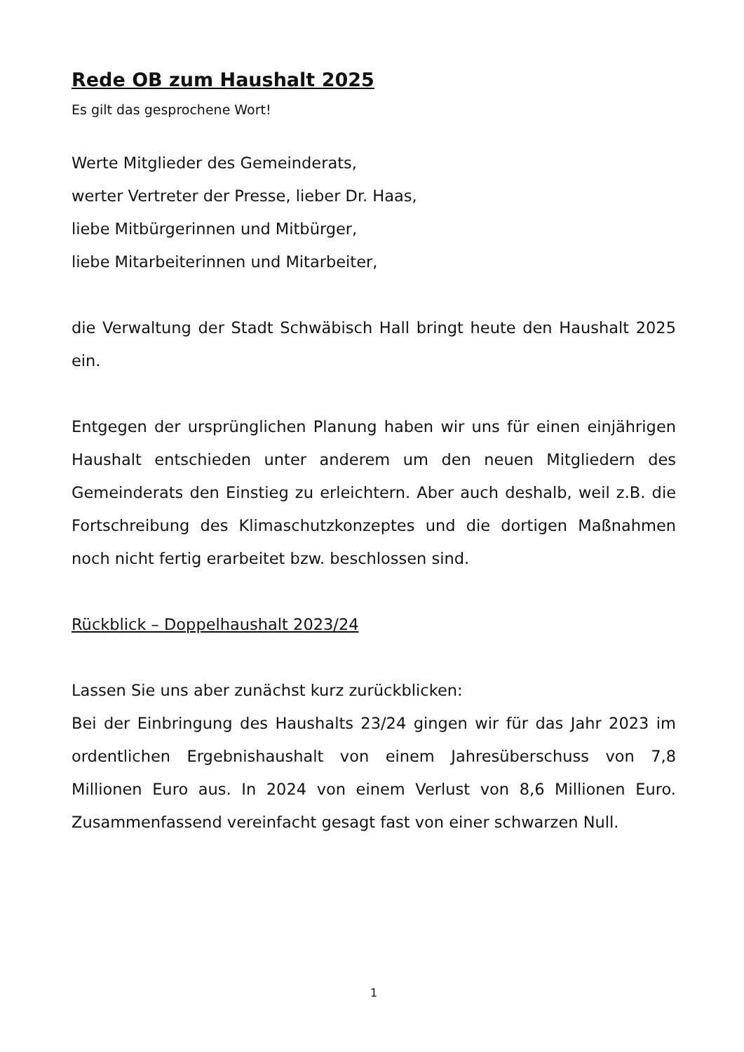Rede OB zum Haushalt 2025
Es gilt das gesprochene Wort!
Werte Mitglieder des Gemeinderats,
werter Vertreter der Presse, lieber Dr. Haas,
liebe Mitbürgerinnen und Mitbürger,
liebe Mitarbeiterinnen und Mitarbeiter,
die Verwaltung der Stadt Schwäbisch Hall bringt heute den Haushalt 2025 ein.
Entgegen der ursprünglichen Planung haben wir uns für einen einjährigen Haushalt entschieden unter anderem um den neuen Mitgliedern des Gemeinderats den Einstieg zu erleichtern. Aber auch deshalb, weil z.B. die Fortschreibung des Klimaschutzkonzeptes und die dortigen Maßnahmen noch nicht fertig erarbeitet bzw. beschlossen sind.
Rückblick – Doppelhaushalt 2023/24
Lassen Sie uns aber zunächst kurz zurückblicken:
Bei der Einbringung des Haushalts 23/24 gingen wir für das Jahr 2023 im ordentlichen Ergebnishaushalt von einem Jahresüberschuss von 7,8 Millionen Euro aus. In 2024 von einem Verlust von 8,6 Millionen Euro. Zusammenfassend vereinfacht gesagt fast von einer schwarzen Null.
1